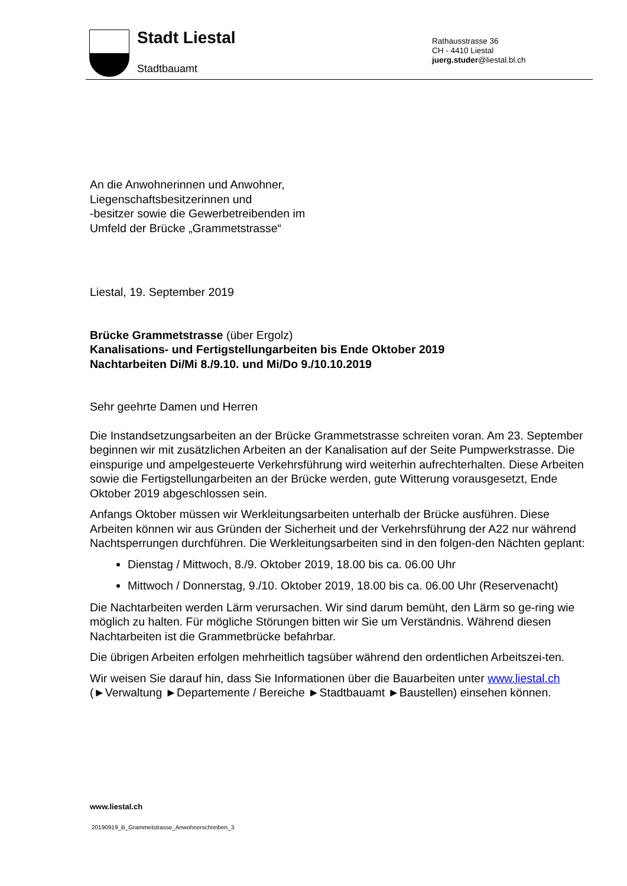Stadt Liestal
Stadtbauamt
Rathausstrasse 36
CH - 4410 Liestal
juerg.studer@liestal.bl.ch
An die Anwohnerinnen und Anwohner,
Liegenschaftsbesitzerinnen und
-besitzer sowie die Gewerbetreibenden im
Umfeld der Brücke „Grammetstrasse“
Liestal, 19. September 2019
Brücke Grammetstrasse (über Ergolz)
Kanalisations- und Fertigstellungarbeiten bis Ende Oktober 2019
Nachtarbeiten Di/Mi 8./9.10. und Mi/Do 9./10.10.2019
Sehr geehrte Damen und Herren
Die Instandsetzungsarbeiten an der Brücke Grammetstrasse schreiten voran. Am 23. September beginnen wir mit zusätzlichen Arbeiten an der Kanalisation auf der Seite Pumpwerkstrasse. Die einspurige und ampelgesteuerte Verkehrsführung wird weiterhin aufrechterhalten. Diese Arbeiten sowie die Fertigstellungarbeiten an der Brücke werden, gute Witterung vorausgesetzt, Ende Oktober 2019 abgeschlossen sein.
Anfangs Oktober müssen wir Werkleitungsarbeiten unterhalb der Brücke ausführen. Diese Arbeiten können wir aus Gründen der Sicherheit und der Verkehrsführung der A22 nur während Nachtsperrungen durchführen. Die Werkleitungsarbeiten sind in den folgen-den Nächten geplant:
Dienstag / Mittwoch, 8./9. Oktober 2019, 18.00 bis ca. 06.00 Uhr
Mittwoch / Donnerstag, 9./10. Oktober 2019, 18.00 bis ca. 06.00 Uhr (Reservenacht)
Die Nachtarbeiten werden Lärm verursachen. Wir sind darum bemüht, den Lärm so ge-ring wie möglich zu halten. Für mögliche Störungen bitten wir Sie um Verständnis. Während diesen Nachtarbeiten ist die Grammetbrücke befahrbar.
Die übrigen Arbeiten erfolgen mehrheitlich tagsüber während den ordentlichen Arbeitszei-ten.
Wir weisen Sie darauf hin, dass Sie Informationen über die Bauarbeiten unter www.liestal.ch (►Verwaltung ►Departemente / Bereiche ►Stadtbauamt ►Baustellen) einsehen können.
www.liestal.ch
20190919_B_Grammetstrasse_Anwohnerschreiben_3